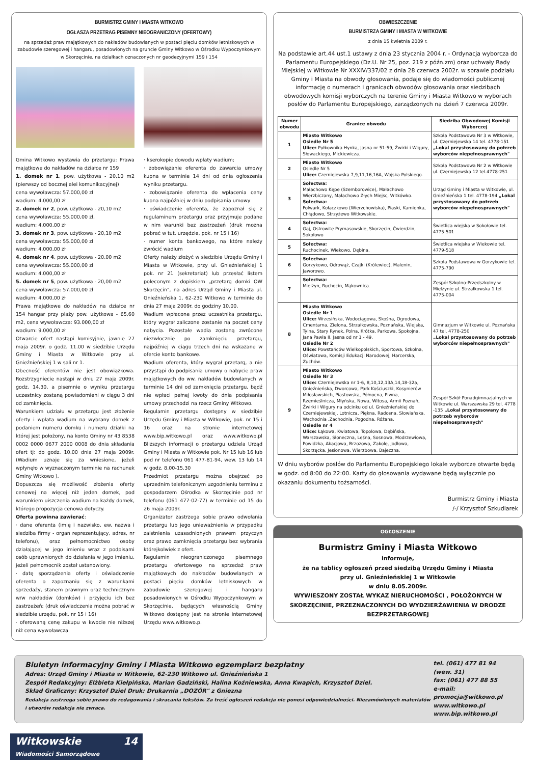BURMISTRZ GMINY I MIASTA WITKOWO
OGŁASZA PRZETRAG PISEMNY NIEOGRANICZONY (OFERTOWY)
na sprzedaż praw majątkowych do nakładów budowlanych w postaci pięciu domków letniskowych w zabudowie szeregowej i hangaru, posadowionych na gruncie Gminy Witkowo w Ośrodku Wypoczynkowym w Skorzęcinie, na działkach oznaczonych nr geodezyjnymi 159 i 154
Gmina Witkowo wystawia do przetargu: Prawa majątkowe do nakładów na działce nr 159
1. domek nr 1, pow. użytkowa - 20,10 m2 (pierwszy od bocznej alei komunikacyjnej)
cena wywoławcza: 57.000,00 zł
wadium: 4.000,00 zł
2. domek nr 2, pow. użytkowa - 20,10 m2
cena wywoławcza: 55.000,00 zł,
wadium: 4.000,00 zł
3. domek nr 3, pow. użytkowa - 20,10 m2
cena wywoławcza: 55.000,00 zł
wadium: 4.000,00 zł
4. domek nr 4, pow. użytkowa - 20,00 m2
cena wywoławcza: 55.000,00 zł
wadium: 4.000,00 zł
5. domek nr 5, pow. użytkowa - 20,00 m2
cena wywoławcza: 57.000,00 zł
wadium: 4.000,00 zł
Prawa majątkowe do nakładów na działce nr 154 hangar przy plaży pow. użytkowa - 65,60 m2, cena wywoławcza: 93.000,00 zł
wadium: 9.000,00 zł
Otwarcie ofert nastąpi komisyjnie, jawnie 27 maja 2009r. o godz. 11.00 w siedzibie Urzędu Gminy i Miasta w Witkowie przy ul. Gnieźnieńskiej 1 w sali nr 1.
Obecność oferentów nie jest obowiązkowa. Rozstrzygniecie nastąpi w dniu 27 maja 2009r. godz. 14.30, a pisemnie o wyniku przetargu uczestnicy zostaną powiadomieni w ciągu 3 dni od zamknięcia.
Warunkiem udziału w przetargu jest złożenie oferty i wpłata wadium na wybrany domek z podaniem numeru domku i numeru działki na której jest położony, na konto Gminy nr 43 8538 0002 0000 0677 2000 0008 do dnia składania ofert tj: do godz. 10.00 dnia 27 maja 2009r. (Wadium uznaje się za wniesione, jeżeli wpłynęło w wyznaczonym terminie na rachunek Gminy Witkowo ).
Dopuszcza się możliwość złożenia oferty cenowej na więcej niż jeden domek, pod warunkiem uiszczenia wadium na każdy domek, którego propozycja cenowa dotyczy.
Oferta powinna zawierać:
· dane oferenta (imię i nazwisko, ew. nazwa i siedziba firmy - organ reprezentujący, adres, nr telefonu), oraz pełnomocnictwo osoby działającej w jego imieniu wraz z podpisami osób uprawnionych do działania w jego imieniu, jeżeli pełnomocnik został ustanowiony.
· datę sporządzenia oferty i oświadczenie oferenta o zapoznaniu się z warunkami sprzedaży, stanem prawnym oraz technicznym w/w nakładów (domków) i przyjęciu ich bez zastrzeżeń; (druk oświadczenia można pobrać w siedzibie urzędu, pok. nr 15 i 16)
· oferowaną cenę zakupu w kwocie nie niższej niż cena wywoławcza
· kserokopie dowodu wpłaty wadium;
· zobowiązanie oferenta do zawarcia umowy kupna w terminie 14 dni od dnia ogłoszenia wyniku przetargu.
· zobowiązanie oferenta do wpłacenia ceny kupna najpóźniej w dniu podpisania umowy
· oświadczenie oferenta, że zapoznał się z regulaminem przetargu oraz przyjmuje podane w nim warunki bez zastrzeżeń (druk można pobrać w tut. urzędzie, pok. nr 15 i 16)
· numer konta bankowego, na które należy zwrócić wadium
Oferty należy złożyć w siedzibie Urzędu Gminy i Miasta w Witkowie, przy ul. Gnieźnieńskiej 1 pok. nr 21 (sekretariat) lub przesłać listem poleconym z dopiskiem „przetarg domki OW Skorzęcin", na adres Urząd Gminy i Miasta ul. Gnieźnieńska 1, 62-230 Witkowo w terminie do dnia 27 maja 2009r. do godziny 10.00.
Wadium wpłacone przez uczestnika przetargu, który wygrał zaliczone zostanie na poczet ceny nabycia. Pozostałe wadia zostaną zwrócone niezwłocznie po zamknięciu przetargu, najpóźniej w ciągu trzech dni na wskazane w ofercie konto bankowe.
Wadium oferenta, który wygrał przetarg, a nie przystąpi do podpisania umowy o nabycie praw majątkowych do ww. nakładów budowlanych w terminie 14 dni od zamknięcia przetargu, bądź nie wpłaci pełnej kwoty do dnia podpisania umowy przechodzi na rzecz Gminy Witkowo.
Regulamin przetargu dostępny w siedzibie Urzędu Gminy i Miasta w Witkowie, pok. nr 15 i 16 oraz na stronie internetowej www.bip.witkowo.pl oraz www.witkowo.pl Bliższych informacji o przetargu udziela Urząd Gminy i Miasta w Witkowie pok. Nr 15 lub 16 lub pod nr telefonu 061 477-81-94, wew. 13 lub 14 w godz. 8.00-15.30
Przedmiot przetargu można obejrzeć po uprzednim telefonicznym uzgodnieniu terminu z gospodarzem Ośrodka w Skorzęcinie pod nr telefonu (061 477-02-77) w terminie od 15 do 26 maja 2009r.
Organizator zastrzega sobie prawo odwołania przetargu lub jego unieważnienia w przypadku zaistnienia uzasadnionych prawem przyczyn oraz prawo zamknięcia przetargu bez wybrania którejkolwiek z ofert.
Regulamin nieograniczonego pisemnego przetargu ofertowego na sprzedaż praw majątkowych do nakładów budowlanych w postaci pięciu domków letniskowych w zabudowie szeregowej i hangaru posadowionych w Ośrodku Wypoczynkowym w Skorzęcinie, będących własnością Gminy Witkowo dostępny jest na stronie internetowej Urzędu www.witkowo.p.
OBWIESZCZENIE
BURMISTRZA GMINY I MIASTA W WITKOWIE
z dnia 15 kwietnia 2009 r.
Na podstawie art.44 ust.1 ustawy z dnia 23 stycznia 2004 r. - Ordynacja wyborcza do Parlamentu Europejskiego (Dz.U. Nr 25, poz. 219 z późn.zm) oraz uchwały Rady Miejskiej w Witkowie Nr XXXIV/337/02 z dnia 28 czerwca 2002r. w sprawie podziału Gminy i Miasta na obwody głosowania, podaje się do wiadomości publicznej informację o numerach i granicach obwodów głosowania oraz siedzibach obwodowych komisji wyborczych na terenie Gminy i Miasta Witkowo w wyborach posłów do Parlamentu Europejskiego, zarządzonych na dzień 7 czerwca 2009r.
| Numer obwodu | Granice obwodu | Siedziba Obwodowej Komisji Wyborczej |
| --- | --- | --- |
| 1 | Miasto Witkowo Osiedle Nr 5 Ulice: Pułkownika Hynka, Jasna nr 51-59, Żwirki i Wigury, Słowackiego, Mickiewicza. | Szkoła Podstawowa Nr 3 w Witkowie, ul. Czerniejewska 14 tel. 4778-151 „Lokal przystosowany do potrzeb wyborców niepełnosprawnych" |
| 2 | Miasto Witkowo Osiedle Nr 5 Ulice: Czerniejewska 7,9,11,16,16A, Wojska Polskiego. | Szkoła Podstawowa Nr 2 w Witkowie ul. Czerniejewska 12 tel.4778-251 |
| 3 | Sołectwa: Małachowo Kępe (Szemborowice), Małachowo Wierzbiczany, Małachowo Złych Miejsc, Witkówko. Sołectwa: Folwark, Kołaczkowo (Wierzchowiska), Piaski, Kamionka, Chłądowo, Strzyżewo Witkowskie. | Urząd Gminy i Miasta w Witkowie, ul. Gnieźnieńska 1 tel. 4778-194 „Lokal przystosowany do potrzeb wyborców niepełnosprawnych" |
| 4 | Sołectwa: Gaj, Ostrowite Prymasowskie, Skorzęcin, Ćwierdzin, Sokołowo | Świetlica wiejska w Sokołowie tel. 4775-501 |
| 5 | Sołectwa: Ruchocinek, Wiekowo, Dębina. | Świetlica wiejska w Wiekowie tel. 4779-518 |
| 6 | Sołectwa: Gorzykowo, Odrowąż, Czajki (Królewiec), Malenin, Jaworowo. | Szkoła Podstawowa w Gorzykowie tel. 4775-790 |
| 7 | Sołectwa: Mielżyn, Ruchocin, Mąkownica. | Zespół Szkolno-Przedszkolny w Mielżynie ul. Strzałkowska 1 tel. 4775-004 |
| 8 | Miasto Witkowo Osiedle Nr 1 Ulice: Wrzesińska, Wodociągowa, Skośna, Ogrodowa, Cmentarna, Zielona, Strzałkowska, Poznańska, Wiejska, Tylna, Stary Rynek, Polna, Krótka, Parkowa, Spokojna, Jana Pawła II, Jasna od nr 1 - 49. Osiedle Nr 2 Ulice: Powstańców Wielkopolskich, Sportowa, Szkolna, Oświatowa, Komisji Edukacji Narodowej, Harcerska, Zuchów. | Gimnazjum w Witkowie ul. Poznańska 47 tel. 4778-250 „Lokal przystosowany do potrzeb wyborców niepełnosprawnych" |
| 9 | Miasto Witkowo Osiedle Nr 3 Ulice: Czerniejewska nr 1-6, 8,10,12,13A,14,18-32a, Gnieźnieńska, Dworcowa, Park Kościuszki, Kosynierów Miłosławskich, Piastowska, Północna, Piwna, Rzemieślnicza, Młyńska, Nowa, Witosa, Armii Poznań, Żwirki i Wigury na odcinku od ul. Gnieźnieńskiej do Czerniejewskiej, Lotnicza, Piękna, Radosna, Słowiańska, Wschodnia ,Zachodnia, Pogodna, Różana. Osiedle nr 4 Ulice: Łąkowa, Kwiatowa, Topolowa, Dębińska, Warszawska, Słoneczna, Leśna, Sosnowa, Modrzewiowa, Powidzka, Akacjowa, Brzozowa, Zakole, Jodłowa, Skorzęcka, Jesionowa, Wierzbowa, Bajeczna. | Zespół Szkół Ponadgimnazjalnych w Witkowie ul. Warszawska 29 tel. 4778 -135 „Lokal przystosowany do potrzeb wyborców niepełnosprawnych" |
W dniu wyborów posłów do Parlamentu Europejskiego lokale wyborcze otwarte będą w godz. od 8:00 do 22:00. Karty do głosowania wydawane będą wyłącznie po okazaniu dokumentu tożsamości.
Burmistrz Gminy i Miasta
/-/ Krzysztof Szkudlarek
OGŁOSZENIE
Burmistrz Gminy i Miasta Witkowo
informuje,
że na tablicy ogłoszeń przed siedzibą Urzędu Gminy i Miasta
przy ul. Gnieźnieńskiej 1 w Witkowie
w dniu 8.05.2009r.
WYWIESZONY ZOSTAŁ WYKAZ NIERUCHOMOŚCI , POŁOŻONYCH W SKORZĘCINIE, PRZEZNACZONYCH DO WYDZIERŻAWIENIA W DRODZE BEZPRZETARGOWEJ
Biuletyn informacyjny Gminy i Miasta Witkowo egzemplarz bezpłatny
Adres: Urząd Gminy i Miasta w Witkowie, 62-230 Witkowo ul. Gnieźnieńska 1
Zespół Redakcyjny: Elżbieta Kiełpińska, Marian Gadziński, Halina Koźniewska, Anna Kwapich, Krzysztof Dziel.
Skład Graficzny: Krzysztof Dziel Druk: Drukarnia „DOZÓR" z Gniezna
Redakcja zastrzega sobie prawo do redagowania i skracania tekstów. Za treść ogłoszeń redakcja nie ponosi odpowiedzialności. Niezamówionych materiałów i utworów redakcja nie zwraca.
tel. (061) 477 81 94 (wew. 31)
fax: (061) 477 88 55
e-mail: promocja@witkowo.pl
www.witkowo.pl
www.bip.witkowo.pl
Witkowskie 14
Wiadomości Samorządowe